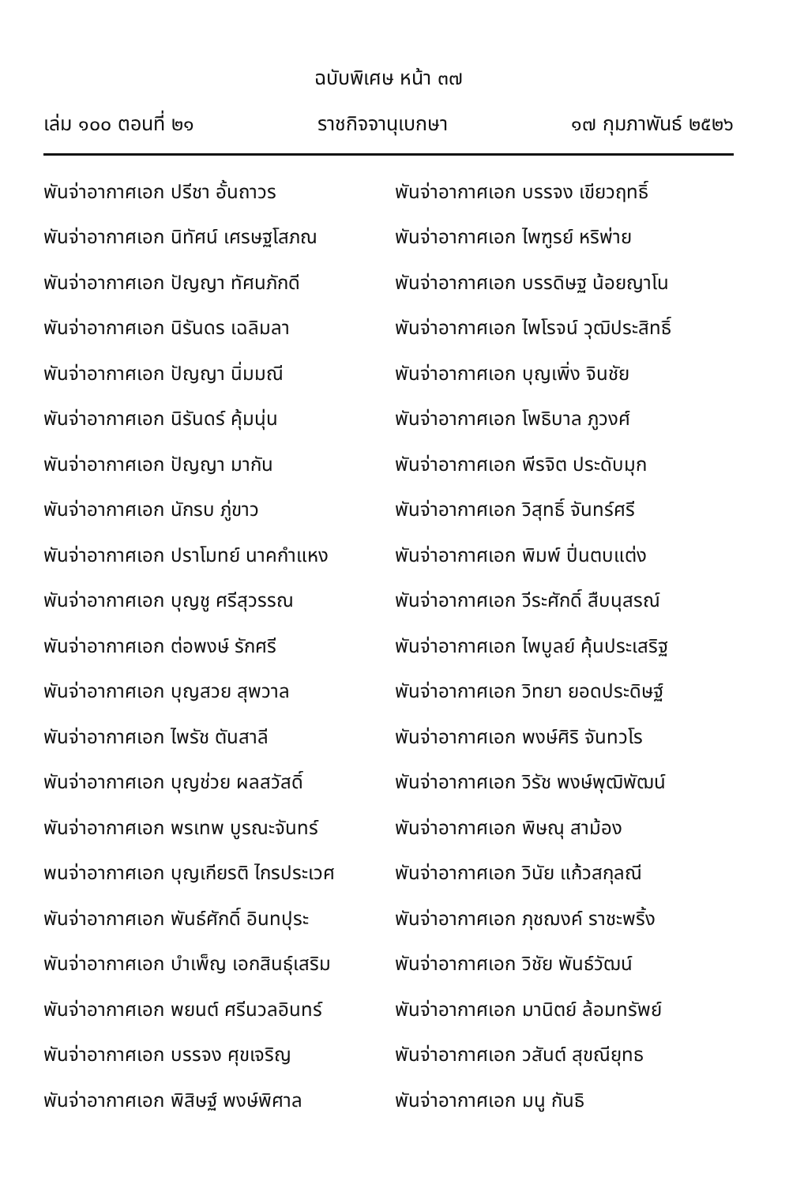ฉบับพิเศษ หน้า ๓๗
เล่ม ๑๐๐ ตอนที่ ๒๑ ราชกิจจานุเบกษา ๑๗ กุมภาพันธ์ ๒๕๒๖
พันจ่าอากาศเอก ปรีชา อั้นถาวร
พันจ่าอากาศเอก บรรจง เขียวฤทธิ์
พันจ่าอากาศเอก นิทัศน์ เศรษฐโสภณ
พันจ่าอากาศเอก ไพฑูรย์ หริพ่าย
พันจ่าอากาศเอก ปัญญา ทัศนภักดี
พันจ่าอากาศเอก บรรดิษฐ น้อยญาโน
พันจ่าอากาศเอก นิรันดร เฉลิมลา
พันจ่าอากาศเอก ไพโรจน์ วุฒิประสิทธิ์
พันจ่าอากาศเอก ปัญญา นิ่มมณี พันจ่าอากาศเอก บุญเพิ่ง จินชัย
พันจ่าอากาศเอก นิรันดร์ คุ้มนุ่น
พันจ่าอากาศเอก โพธิบาล ภูวงศ์
พันจ่าอากาศเอก ปัญญา มากัน
พันจ่าอากาศเอก พีรจิต ประดับมุก
พันจ่าอากาศเอก นักรบ ภู่ขาว
พันจ่าอากาศเอก วิสุทธิ์ จันทร์ศรี
พันจ่าอากาศเอก ปราโมทย์ นาคกำแหง
พันจ่าอากาศเอก พิมพ์ ปิ่นตบแต่ง
พันจ่าอากาศเอก บุญชู ศรีสุวรรณ
พันจ่าอากาศเอก วีระศักดิ์ สืบนุสรณ์
พันจ่าอากาศเอก ต่อพงษ์ รักศรี
พันจ่าอากาศเอก ไพบูลย์ คุ้นประเสริฐ
พันจ่าอากาศเอก บุญสวย สุพวาล
พันจ่าอากาศเอก วิทยา ยอดประดิษฐ์
พันจ่าอากาศเอก ไพรัช ตันสาลี
พันจ่าอากาศเอก พงษ์ศิริ จันทวโร
พันจ่าอากาศเอก บุญช่วย ผลสวัสดิ์
พันจ่าอากาศเอก วิรัช พงษ์พุฒิพัฒน์
พันจ่าอากาศเอก พรเทพ บูรณะจันทร์
พันจ่าอากาศเอก พิษณุ สาม้อง
พนจ่าอากาศเอก บุญเกียรติ ไกรประเวศ
พันจ่าอากาศเอก วินัย แก้วสกุลณี
พันจ่าอากาศเอก พันธ์ศักดิ์ อินทปุระ
พันจ่าอากาศเอก ภุชฌงค์ ราชะพริ้ง
พันจ่าอากาศเอก บำเพ็ญ เอกสินธุ์เสริม
พันจ่าอากาศเอก วิชัย พันธ์วัฒน์
พันจ่าอากาศเอก พยนต์ ศรีนวลอินทร์
พันจ่าอากาศเอก มานิตย์ ล้อมทรัพย์
พันจ่าอากาศเอก บรรจง ศุขเจริญ
พันจ่าอากาศเอก วสันต์ สุขณียุทธ
พันจ่าอากาศเอก พิสิษฐ์ พงษ์พิศาล
พันจ่าอากาศเอก มนู กันธิ